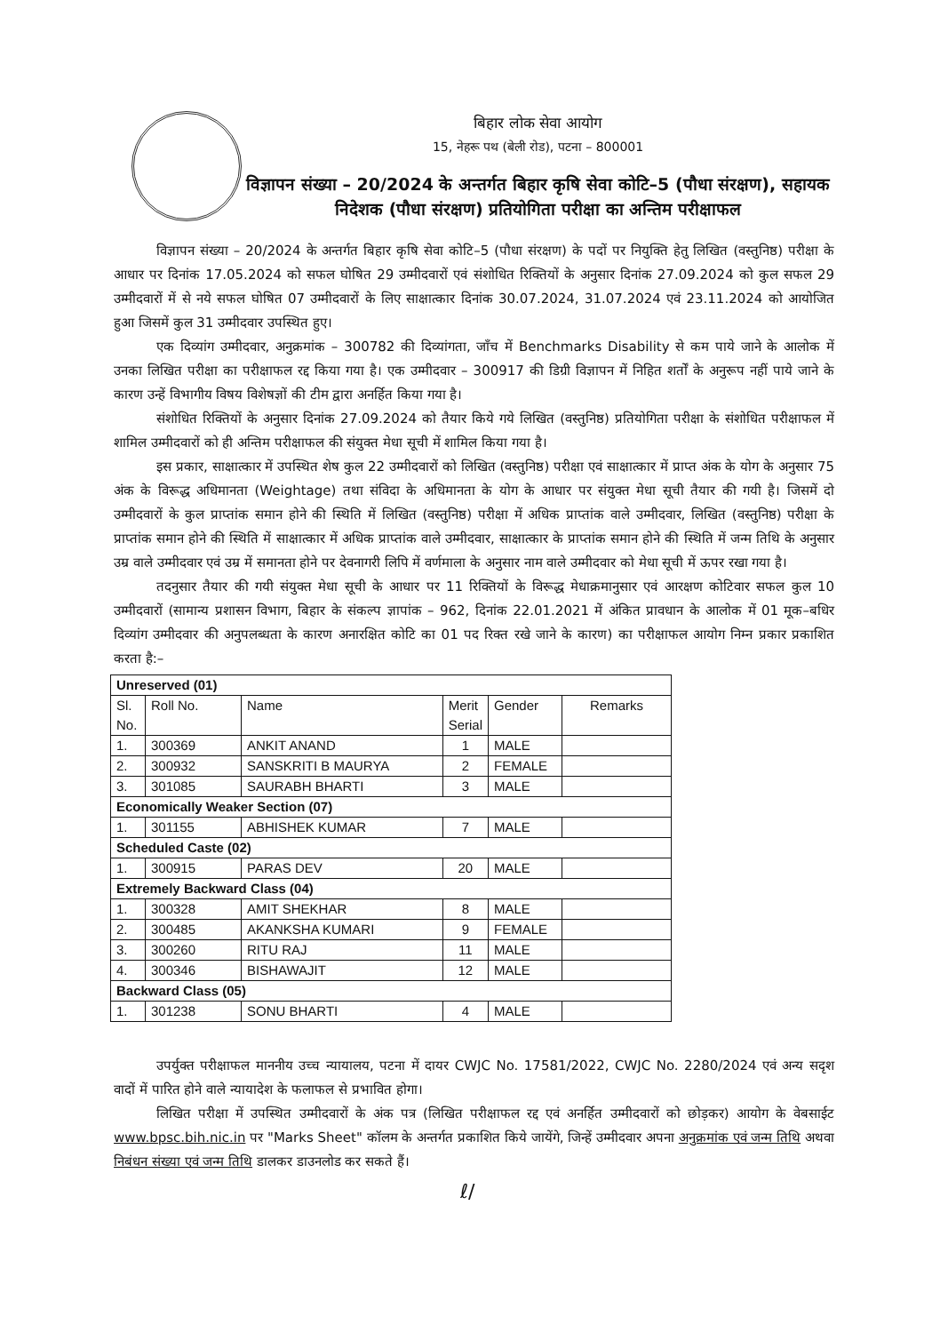बिहार लोक सेवा आयोग
15, नेहरू पथ (बेली रोड), पटना – 800001
विज्ञापन संख्या – 20/2024 के अन्तर्गत बिहार कृषि सेवा कोटि–5 (पौधा संरक्षण), सहायक निदेशक (पौधा संरक्षण) प्रतियोगिता परीक्षा का अन्तिम परीक्षाफल
विज्ञापन संख्या – 20/2024 के अन्तर्गत बिहार कृषि सेवा कोटि–5 (पौधा संरक्षण) के पदों पर नियुक्ति हेतु लिखित (वस्तुनिष्ठ) परीक्षा के आधार पर दिनांक 17.05.2024 को सफल घोषित 29 उम्मीदवारों एवं संशोधित रिक्तियों के अनुसार दिनांक 27.09.2024 को कुल सफल 29 उम्मीदवारों में से नये सफल घोषित 07 उम्मीदवारों के लिए साक्षात्कार दिनांक 30.07.2024, 31.07.2024 एवं 23.11.2024 को आयोजित हुआ जिसमें कुल 31 उम्मीदवार उपस्थित हुए।
एक दिव्यांग उम्मीदवार, अनुक्रमांक – 300782 की दिव्यांगता, जाँच में Benchmarks Disability से कम पाये जाने के आलोक में उनका लिखित परीक्षा का परीक्षाफल रद्द किया गया है। एक उम्मीदवार – 300917 की डिग्री विज्ञापन में निहित शर्तों के अनुरूप नहीं पाये जाने के कारण उन्हें विभागीय विषय विशेषज्ञों की टीम द्वारा अनर्हित किया गया है।
संशोधित रिक्तियों के अनुसार दिनांक 27.09.2024 को तैयार किये गये लिखित (वस्तुनिष्ठ) प्रतियोगिता परीक्षा के संशोधित परीक्षाफल में शामिल उम्मीदवारों को ही अन्तिम परीक्षाफल की संयुक्त मेधा सूची में शामिल किया गया है।
इस प्रकार, साक्षात्कार में उपस्थित शेष कुल 22 उम्मीदवारों को लिखित (वस्तुनिष्ठ) परीक्षा एवं साक्षात्कार में प्राप्त अंक के योग के अनुसार 75 अंक के विरूद्ध अधिमानता (Weightage) तथा संविदा के अधिमानता के योग के आधार पर संयुक्त मेधा सूची तैयार की गयी है। जिसमें दो उम्मीदवारों के कुल प्राप्तांक समान होने की स्थिति में लिखित (वस्तुनिष्ठ) परीक्षा में अधिक प्राप्तांक वाले उम्मीदवार, लिखित (वस्तुनिष्ठ) परीक्षा के प्राप्तांक समान होने की स्थिति में साक्षात्कार में अधिक प्राप्तांक वाले उम्मीदवार, साक्षात्कार के प्राप्तांक समान होने की स्थिति में जन्म तिथि के अनुसार उम्र वाले उम्मीदवार एवं उम्र में समानता होने पर देवनागरी लिपि में वर्णमाला के अनुसार नाम वाले उम्मीदवार को मेधा सूची में ऊपर रखा गया है।
तदनुसार तैयार की गयी संयुक्त मेधा सूची के आधार पर 11 रिक्तियों के विरूद्ध मेधाक्रमानुसार एवं आरक्षण कोटिवार सफल कुल 10 उम्मीदवारों (सामान्य प्रशासन विभाग, बिहार के संकल्प ज्ञापांक – 962, दिनांक 22.01.2021 में अंकित प्रावधान के आलोक में 01 मूक–बधिर दिव्यांग उम्मीदवार की अनुपलब्धता के कारण अनारक्षित कोटि का 01 पद रिक्त रखे जाने के कारण) का परीक्षाफल आयोग निम्न प्रकार प्रकाशित करता है:–
| Unreserved (01) | | | | | |
| Sl. No. | Roll No. | Name | Merit Serial | Gender | Remarks |
| 1. | 300369 | ANKIT ANAND | 1 | MALE | |
| 2. | 300932 | SANSKRITI B MAURYA | 2 | FEMALE | |
| 3. | 301085 | SAURABH BHARTI | 3 | MALE | |
| Economically Weaker Section (07) | | | | | |
| 1. | 301155 | ABHISHEK KUMAR | 7 | MALE | |
| Scheduled Caste (02) | | | | | |
| 1. | 300915 | PARAS DEV | 20 | MALE | |
| Extremely Backward Class (04) | | | | | |
| 1. | 300328 | AMIT SHEKHAR | 8 | MALE | |
| 2. | 300485 | AKANKSHA KUMARI | 9 | FEMALE | |
| 3. | 300260 | RITU RAJ | 11 | MALE | |
| 4. | 300346 | BISHAWAJIT | 12 | MALE | |
| Backward Class (05) | | | | | |
| 1. | 301238 | SONU BHARTI | 4 | MALE | |
उपर्युक्त परीक्षाफल माननीय उच्च न्यायालय, पटना में दायर CWJC No. 17581/2022, CWJC No. 2280/2024 एवं अन्य सदृश वादों में पारित होने वाले न्यायादेश के फलाफल से प्रभावित होगा।
लिखित परीक्षा में उपस्थित उम्मीदवारों के अंक पत्र (लिखित परीक्षाफल रद्द एवं अनर्हित उम्मीदवारों को छोड़कर) आयोग के वेबसाईट www.bpsc.bih.nic.in पर "Marks Sheet" कॉलम के अन्तर्गत प्रकाशित किये जायेंगे, जिन्हें उम्मीदवार अपना अनुक्रमांक एवं जन्म तिथि अथवा निबंधन संख्या एवं जन्म तिथि डालकर डाउनलोड कर सकते हैं।
ℓ/